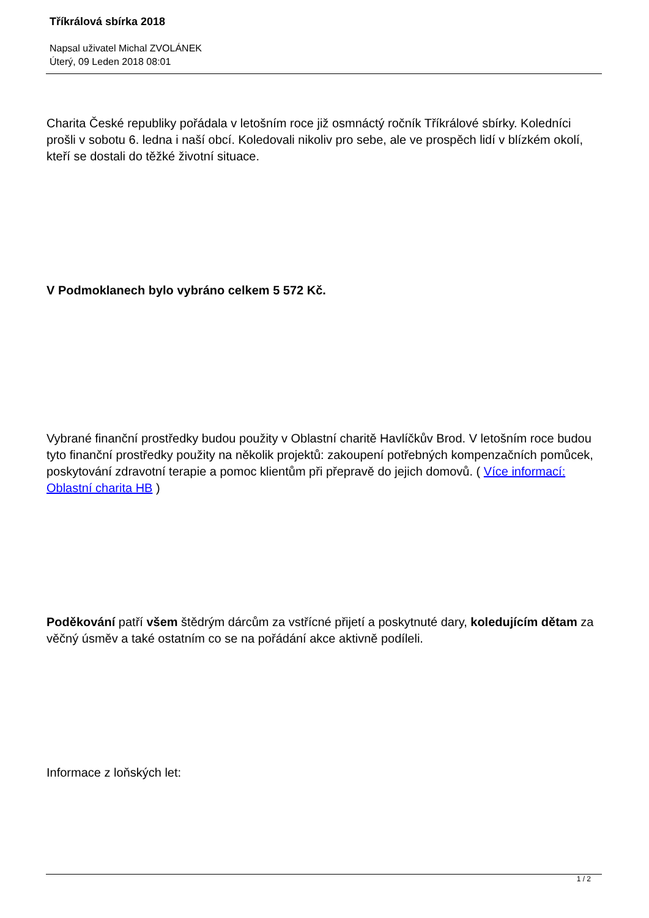Tříkrálová sbírka 2018
Napsal uživatel Michal ZVOLÁNEK
Úterý, 09 Leden 2018 08:01
Charita České republiky pořádala v letošním roce již osmnáctý ročník Tříkrálové sbírky. Koledníci prošli v sobotu 6. ledna i naší obcí. Koledovali nikoliv pro sebe, ale ve prospěch lidí v blízkém okolí, kteří se dostali do těžké životní situace.
V Podmoklanech bylo vybráno celkem 5 572 Kč.
Vybrané finanční prostředky budou použity v Oblastní charitě Havlíčkův Brod. V letošním roce budou tyto finanční prostředky použity na několik projektů: zakoupení potřebných kompenzačních pomůcek, poskytování zdravotní terapie a pomoc klientům při přepravě do jejich domovů. ( Více informací: Oblastní charita HB )
Poděkování patří všem štědrým dárcům za vstřícné přijetí a poskytnuté dary, koledujícím dětam za věčný úsměv a také ostatním co se na pořádání akce aktivně podíleli.
Informace z loňských let:
1 / 2